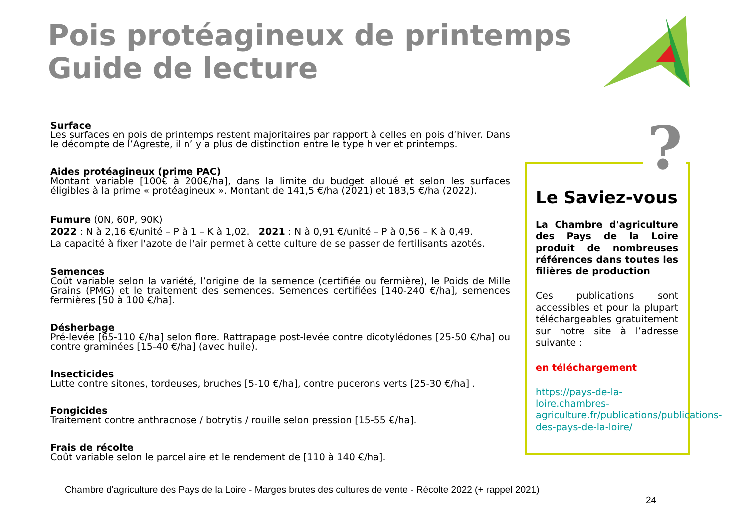Pois protéagineux de printemps
Guide de lecture
Surface
Les surfaces en pois de printemps restent majoritaires par rapport à celles en pois d’hiver. Dans le décompte de l’Agreste, il n’ y a plus de distinction entre le type hiver et printemps.
Aides protéagineux (prime PAC)
Montant variable [100€ à 200€/ha], dans la limite du budget alloué et selon les surfaces éligibles à la prime « protéagineux ». Montant de 141,5 €/ha (2021) et 183,5 €/ha (2022).
Fumure (0N, 60P, 90K)
2022 : N à 2,16 €/unité – P à 1 – K à 1,02. 2021 : N à 0,91 €/unité – P à 0,56 – K à 0,49.
La capacité à fixer l'azote de l'air permet à cette culture de se passer de fertilisants azotés.
Semences
Coût variable selon la variété, l’origine de la semence (certifiée ou fermière), le Poids de Mille Grains (PMG) et le traitement des semences. Semences certifiées [140-240 €/ha], semences fermières [50 à 100 €/ha].
Désherbage
Pré-levée [65-110 €/ha] selon flore. Rattrapage post-levée contre dicotylédones [25-50 €/ha] ou contre graminées [15-40 €/ha] (avec huile).
Insecticides
Lutte contre sitones, tordeuses, bruches [5-10 €/ha], contre pucerons verts [25-30 €/ha] .
Fongicides
Traitement contre anthracnose / botrytis / rouille selon pression [15-55 €/ha].
Frais de récolte
Coût variable selon le parcellaire et le rendement de [110 à 140 €/ha].
Le Saviez-vous
La Chambre d'agriculture des Pays de la Loire produit de nombreuses références dans toutes les filières de production
Ces publications sont accessibles et pour la plupart téléchargeables gratuitement sur notre site à l’adresse suivante :
en téléchargement
https://pays-de-la-loire.chambres-agriculture.fr/publications/publications-des-pays-de-la-loire/
?
Chambre d'agriculture des Pays de la Loire - Marges brutes des cultures de vente - Récolte 2022 (+ rappel 2021)
24